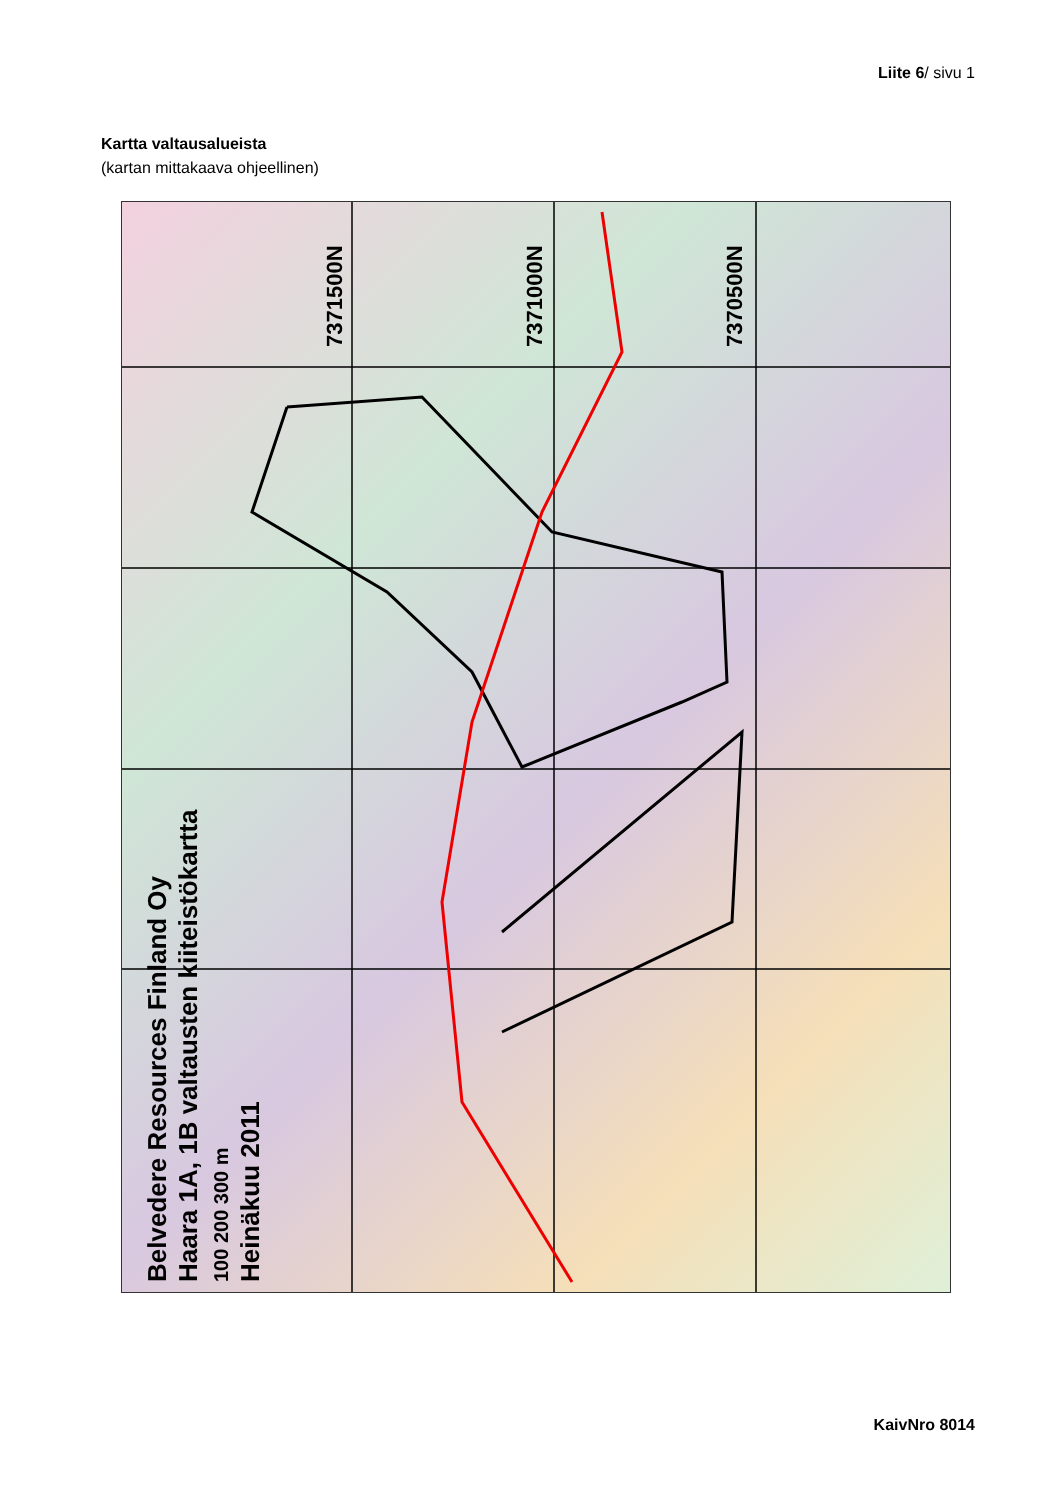Liite 6/ sivu 1
Kartta valtausalueista
(kartan mittakaava ohjeellinen)
Belvedere Resources Finland Oy
Haara 1A, 1B valtausten kiiteistökartta
100 200 300 m
Heinäkuu 2011
7371500N 7371000N 7370500N
KaivNro 8014